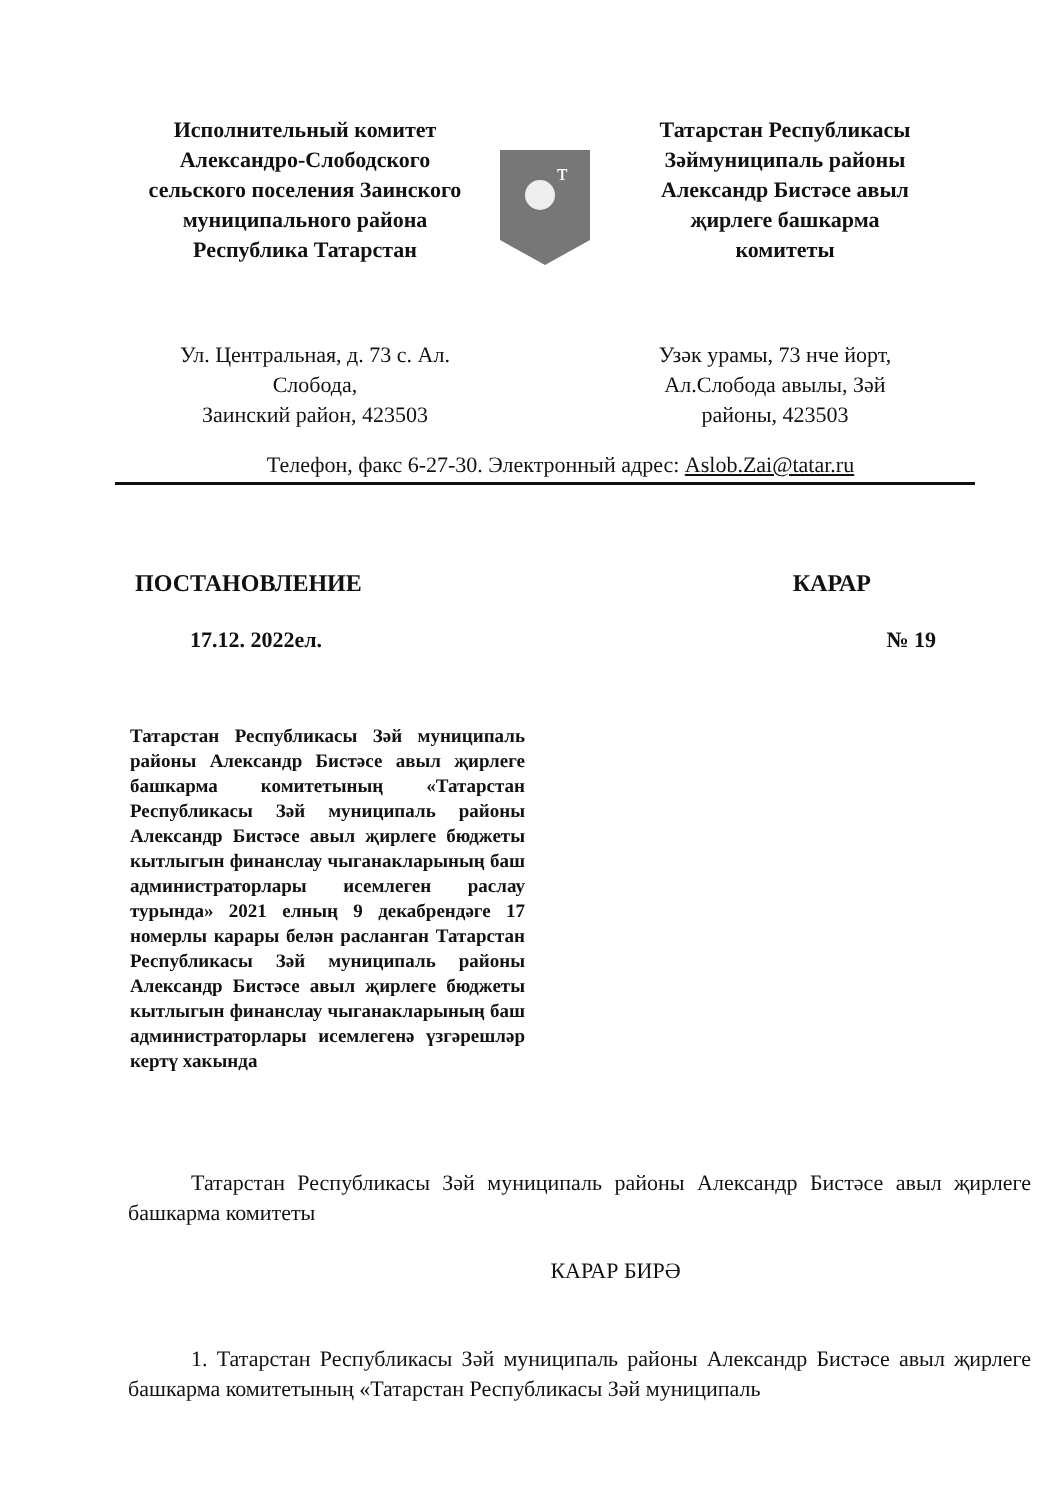Исполнительный комитет
Александро-Слободского
сельского поселения Заинского
муниципального района
Республика Татарстан
т
Татарстан Республикасы
Зәймуниципаль районы
Александр Бистәсе авыл
җирлеге башкарма
комитеты
Ул. Центральная, д. 73 с. Ал.
Слобода,
Заинский район, 423503
Узәк урамы, 73 нче йорт,
Ал.Слобода авылы, Зәй
районы, 423503
Телефон, факс 6-27-30. Электронный адрес: Aslob.Zai@tatar.ru
ПОСТАНОВЛЕНИЕ КАРАР
17.12. 2022ел. № 19
Татарстан Республикасы Зәй муниципаль районы Александр Бистәсе авыл җирлеге башкарма комитетының «Татарстан Республикасы Зәй муниципаль районы Александр Бистәсе авыл җирлеге бюджеты кытлыгын финанслау чыганакларының баш администраторлары исемлеген раслау турында» 2021 елның 9 декабрендәге 17 номерлы карары белән расланган Татарстан Республикасы Зәй муниципаль районы Александр Бистәсе авыл җирлеге бюджеты кытлыгын финанслау чыганакларының баш администраторлары исемлегенә үзгәрешләр кертү хакында
Татарстан Республикасы Зәй муниципаль районы Александр Бистәсе авыл җирлеге башкарма комитеты
КАРАР БИРӘ
1. Татарстан Республикасы Зәй муниципаль районы Александр Бистәсе авыл җирлеге башкарма комитетының «Татарстан Республикасы Зәй муниципаль